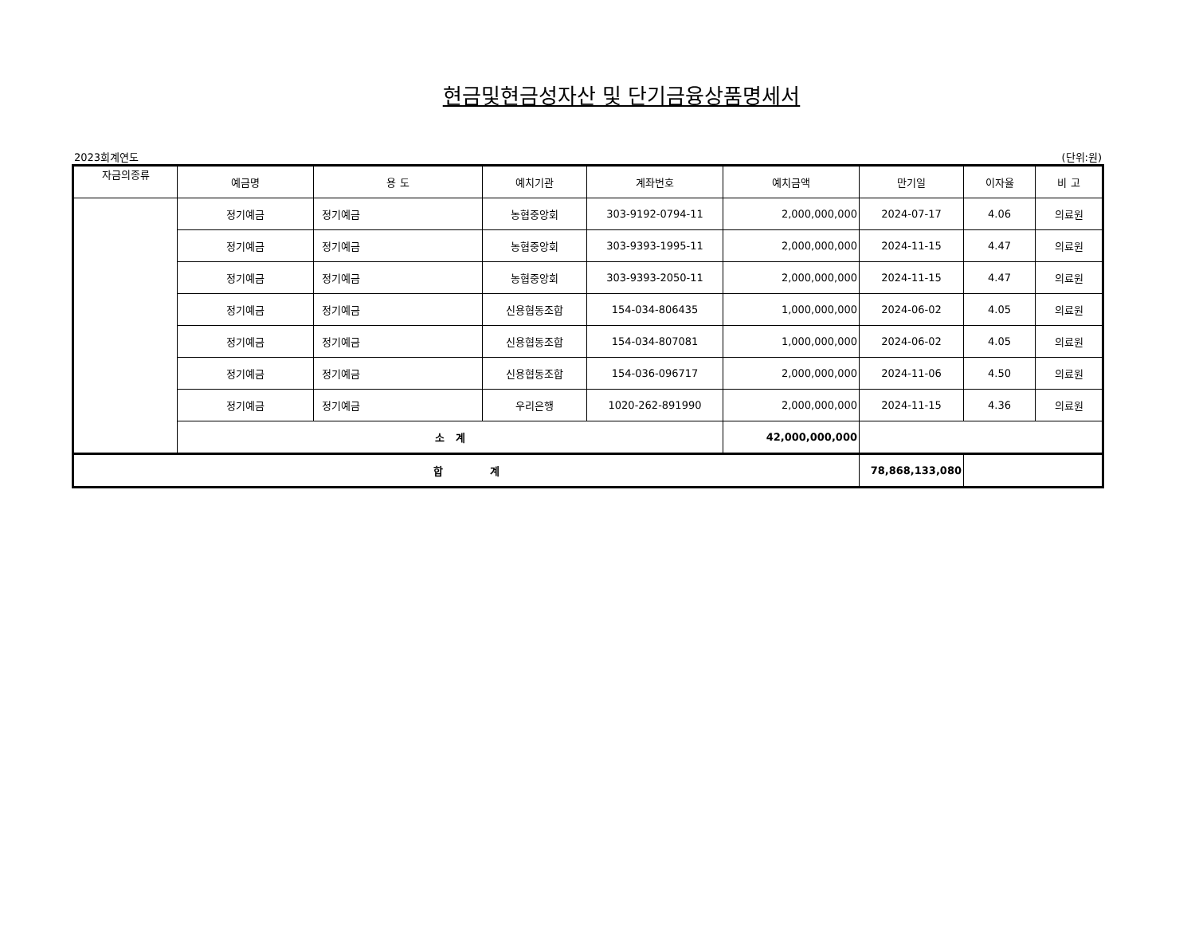현금및현금성자산 및 단기금융상품명세서
2023회계연도 (단위:원)
| 자금의종류 | 예금명 | 용 도 | 예치기관 | 계좌번호 | 예치금액 | 만기일 | 이자율 | 비 고 |
| --- | --- | --- | --- | --- | --- | --- | --- | --- |
| | 정기예금 | 정기예금 | 농협중앙회 | 303-9192-0794-11 | 2,000,000,000 | 2024-07-17 | 4.06 | 의료원 |
| | 정기예금 | 정기예금 | 농협중앙회 | 303-9393-1995-11 | 2,000,000,000 | 2024-11-15 | 4.47 | 의료원 |
| | 정기예금 | 정기예금 | 농협중앙회 | 303-9393-2050-11 | 2,000,000,000 | 2024-11-15 | 4.47 | 의료원 |
| | 정기예금 | 정기예금 | 신용협동조합 | 154-034-806435 | 1,000,000,000 | 2024-06-02 | 4.05 | 의료원 |
| | 정기예금 | 정기예금 | 신용협동조합 | 154-034-807081 | 1,000,000,000 | 2024-06-02 | 4.05 | 의료원 |
| | 정기예금 | 정기예금 | 신용협동조합 | 154-036-096717 | 2,000,000,000 | 2024-11-06 | 4.50 | 의료원 |
| | 정기예금 | 정기예금 | 우리은행 | 1020-262-891990 | 2,000,000,000 | 2024-11-15 | 4.36 | 의료원 |
| | 소 계 | | | | 42,000,000,000 | | | |
| 합 계 | | | | | | 78,868,133,080 | | |